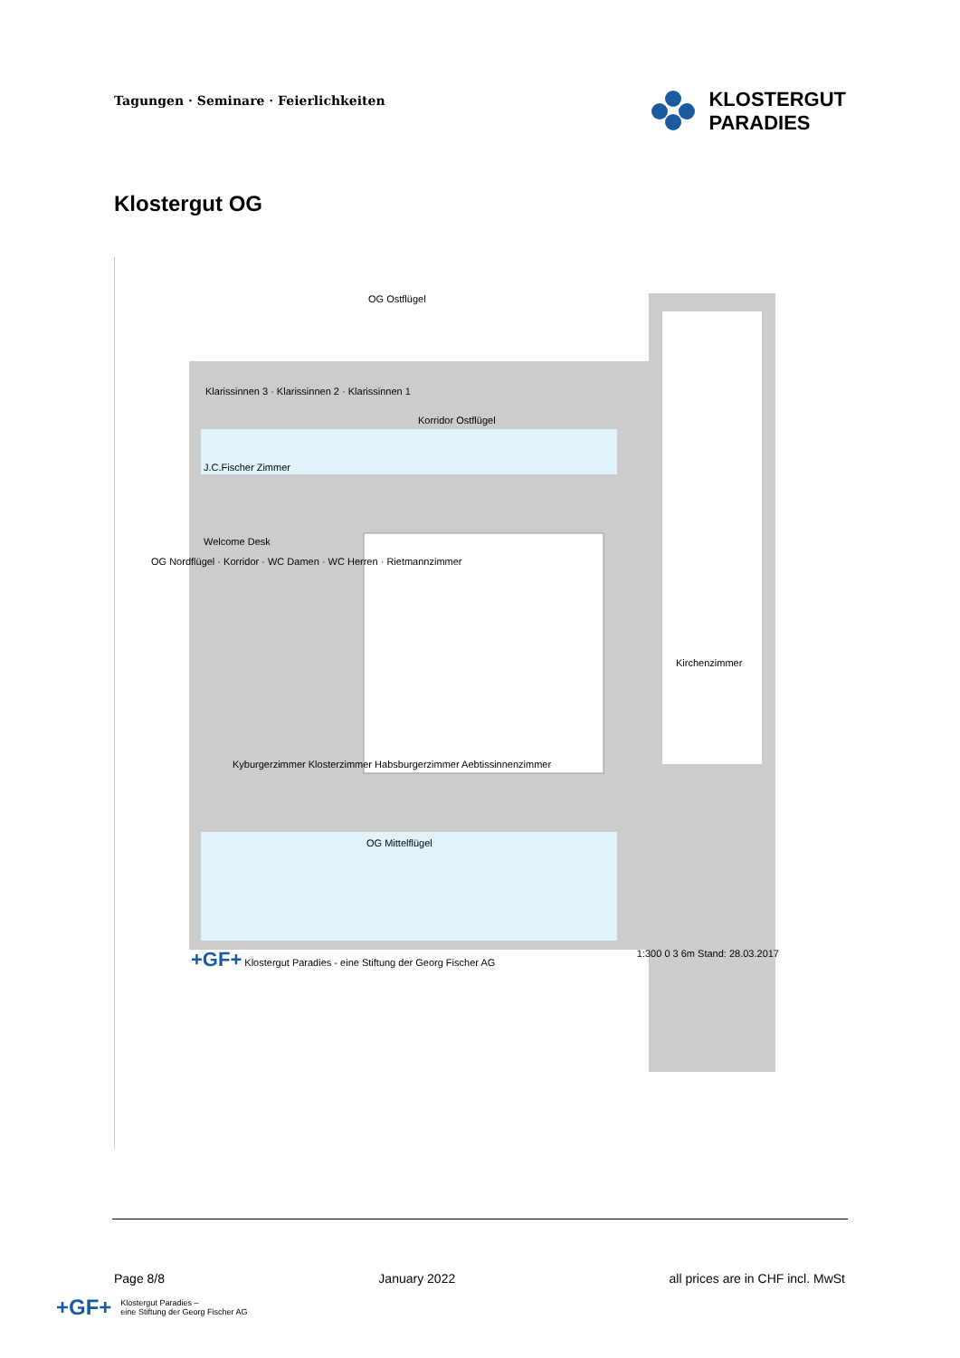Tagungen · Seminare · Feierlichkeiten
KLOSTERGUT
PARADIES
Klostergut OG
OG Ostflügel
Klarissinnen 3 · Klarissinnen 2 · Klarissinnen 1
Korridor Ostflügel
J.C.Fischer Zimmer
Welcome Desk
OG Nordflügel · Korridor · WC Damen · WC Herren · Rietmannzimmer
Kirchenzimmer
Kyburgerzimmer Klosterzimmer Habsburgerzimmer Aebtissinnenzimmer
OG Mittelflügel
+GF+ Klostergut Paradies - eine Stiftung der Georg Fischer AG 1:300 0 3 6m Stand: 28.03.2017
Page 8/8 January 2022 all prices are in CHF incl. MwSt
+GF+ Klostergut Paradies –
eine Stiftung der Georg Fischer AG